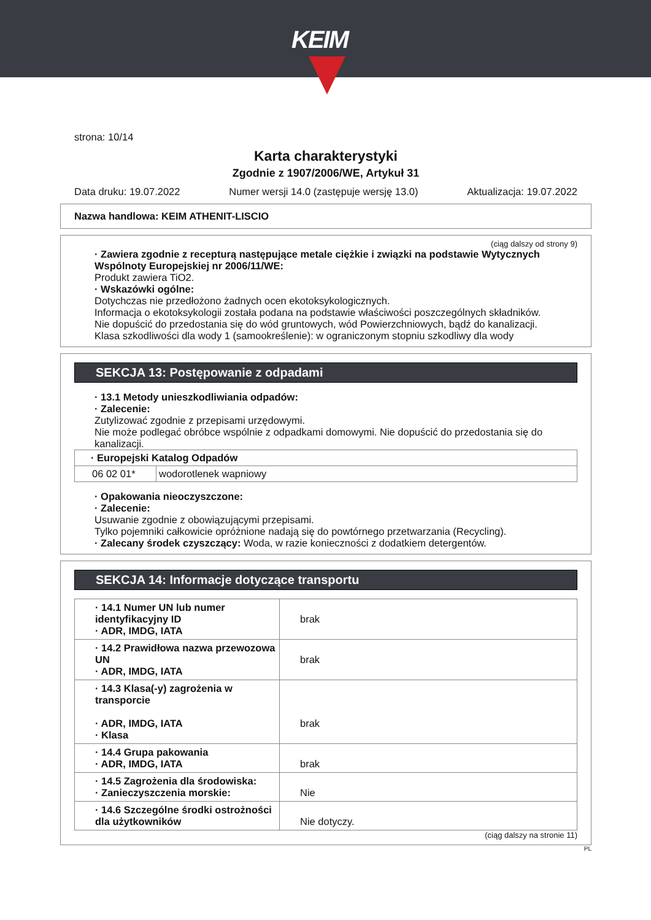KEIM
strona: 10/14
Karta charakterystyki
Zgodnie z 1907/2006/WE, Artykuł 31
Data druku: 19.07.2022 Numer wersji 14.0 (zastępuje wersję 13.0) Aktualizacja: 19.07.2022
Nazwa handlowa: KEIM ATHENIT-LISCIO
(ciąg dalszy od strony 9)
· Zawiera zgodnie z recepturą następujące metale ciężkie i związki na podstawie Wytycznych Wspólnoty Europejskiej nr 2006/11/WE:
Produkt zawiera TiO2.
· Wskazówki ogólne:
Dotychczas nie przedłożono żadnych ocen ekotoksykologicznych.
Informacja o ekotoksykologii została podana na podstawie właściwości poszczególnych składników.
Nie dopuścić do przedostania się do wód gruntowych, wód Powierzchniowych, bądź do kanalizacji.
Klasa szkodliwości dla wody 1 (samookreślenie): w ograniczonym stopniu szkodliwy dla wody
SEKCJA 13: Postępowanie z odpadami
· 13.1 Metody unieszkodliwiania odpadów:
· Zalecenie:
Zutylizować zgodnie z przepisami urzędowymi.
Nie może podlegać obróbce wspólnie z odpadkami domowymi. Nie dopuścić do przedostania się do kanalizacji.
| · Europejski Katalog Odpadów | |
| 06 02 01* | wodorotlenek wapniowy |
· Opakowania nieoczyszczone:
· Zalecenie:
Usuwanie zgodnie z obowiązującymi przepisami.
Tylko pojemniki całkowicie opróżnione nadają się do powtórnego przetwarzania (Recycling).
· Zalecany środek czyszczący: Woda, w razie konieczności z dodatkiem detergentów.
SEKCJA 14: Informacje dotyczące transportu
| · 14.1 Numer UN lub numer identyfikacyjny ID · ADR, IMDG, IATA | brak |
| · 14.2 Prawidłowa nazwa przewozowa UN · ADR, IMDG, IATA | brak |
| · 14.3 Klasa(-y) zagrożenia w transporcie · ADR, IMDG, IATA · Klasa | brak |
| · 14.4 Grupa pakowania · ADR, IMDG, IATA | brak |
| · 14.5 Zagrożenia dla środowiska: · Zanieczyszczenia morskie: | Nie |
| · 14.6 Szczególne środki ostrożności dla użytkowników | Nie dotyczy. |
(ciąg dalszy na stronie 11)
PL